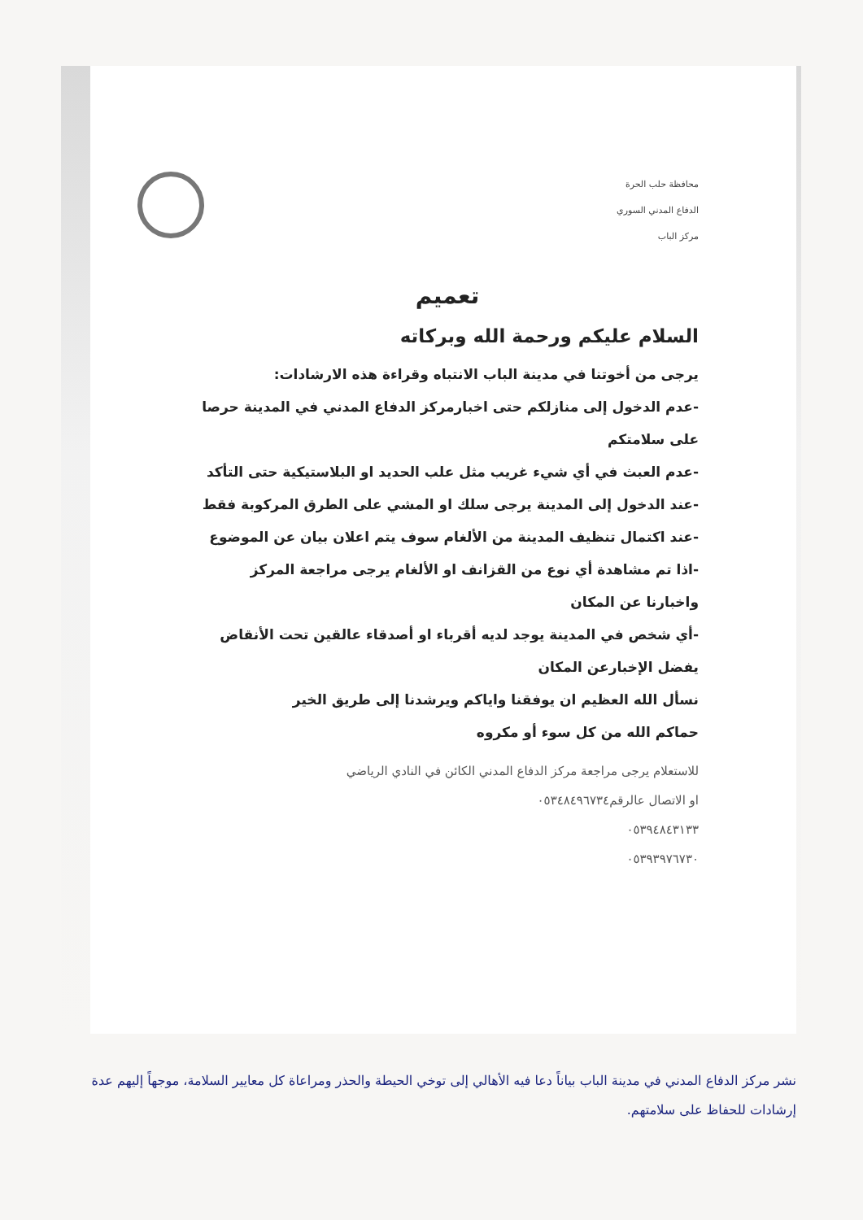محافظة حلب الحرة
الدفاع المدني السوري
مركز الباب
تعميم
السلام عليكم ورحمة الله وبركاته
يرجى من أخوتنا في مدينة الباب الانتباه وقراءة هذه الارشادات:
-عدم الدخول إلى منازلكم حتى اخبارمركز الدفاع المدني في المدينة حرصا على سلامتكم
-عدم العبث في أي شيء غريب مثل علب الحديد او البلاستيكية حتى التأكد
-عند الدخول إلى المدينة يرجى سلك او المشي على الطرق المركوبة فقط
-عند اكتمال تنظيف المدينة من الألغام سوف يتم اعلان بيان عن الموضوع
-اذا تم مشاهدة أي نوع من القزانف او الألغام يرجى مراجعة المركز واخبارنا عن المكان
-أي شخص في المدينة يوجد لديه أقرباء او أصدقاء عالقين تحت الأنقاض يفضل الإخبارعن المكان
نسأل الله العظيم ان يوفقنا واياكم ويرشدنا إلى طريق الخير
حماكم الله من كل سوء أو مكروه
للاستعلام يرجى مراجعة مركز الدفاع المدني الكائن في النادي الرياضي
او الاتصال عالرقم٠٥٣٤٨٤٩٦٧٣٤
٠٥٣٩٤٨٤٣١٣٣
٠٥٣٩٣٩٧٦٧٣٠
نشر مركز الدفاع المدني في مدينة الباب بياناً دعا فيه الأهالي إلى توخي الحيطة والحذر ومراعاة كل معايير السلامة، موجهاً إليهم عدة إرشادات للحفاظ على سلامتهم.